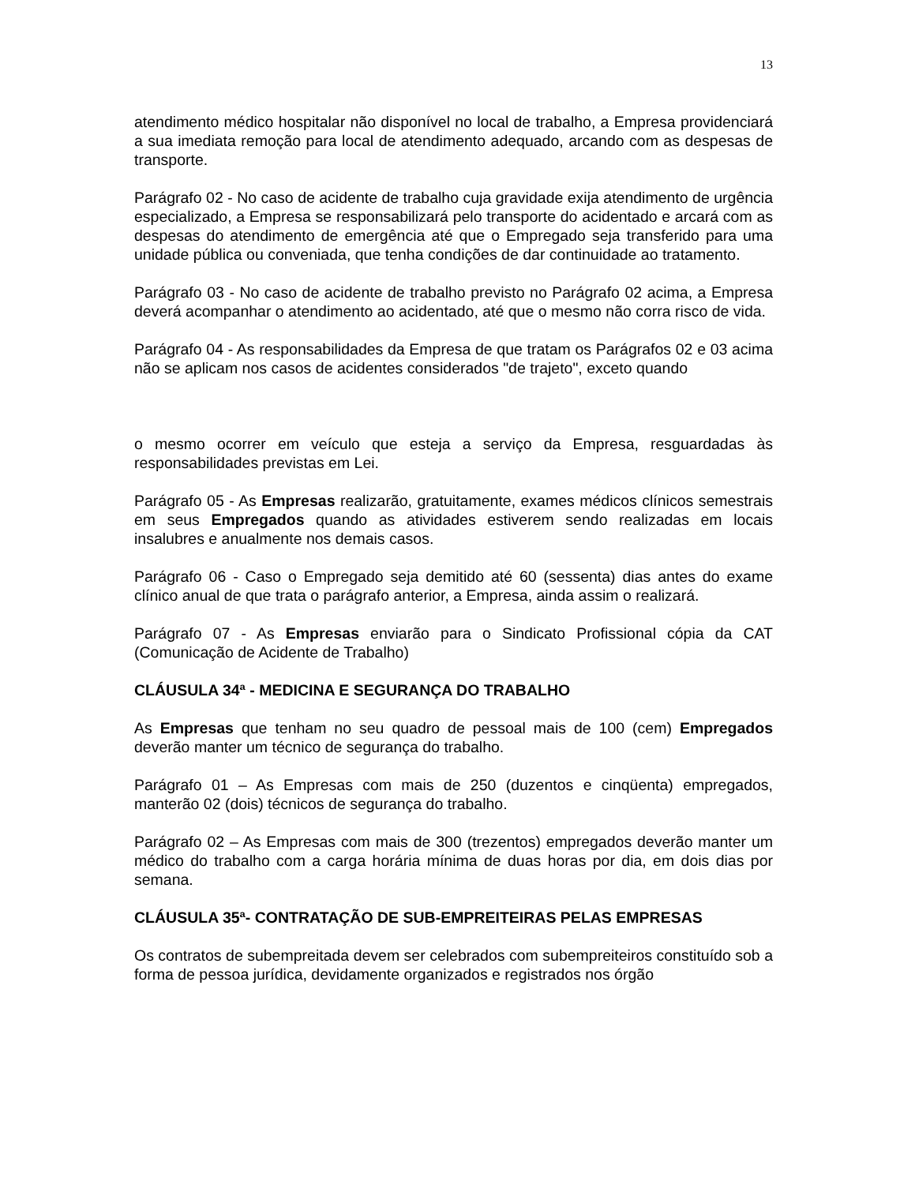13
atendimento médico hospitalar não disponível no local de trabalho, a Empresa providenciará a sua imediata remoção para local de atendimento adequado, arcando com as despesas de transporte.
Parágrafo 02 - No caso de acidente de trabalho cuja gravidade exija atendimento de urgência especializado, a Empresa se responsabilizará pelo transporte do acidentado e arcará com as despesas do atendimento de emergência até que o Empregado seja transferido para uma unidade pública ou conveniada, que tenha condições de dar continuidade ao tratamento.
Parágrafo 03 - No caso de acidente de trabalho previsto no Parágrafo 02 acima, a Empresa deverá acompanhar o atendimento ao acidentado, até que o mesmo não corra risco de vida.
Parágrafo 04 - As responsabilidades da Empresa de que tratam os Parágrafos 02 e 03 acima não se aplicam nos casos de acidentes considerados "de trajeto", exceto quando
o mesmo ocorrer em veículo que esteja a serviço da Empresa, resguardadas às responsabilidades previstas em Lei.
Parágrafo 05 - As Empresas realizarão, gratuitamente, exames médicos clínicos semestrais em seus Empregados quando as atividades estiverem sendo realizadas em locais insalubres e anualmente nos demais casos.
Parágrafo 06 - Caso o Empregado seja demitido até 60 (sessenta) dias antes do exame clínico anual de que trata o parágrafo anterior, a Empresa, ainda assim o realizará.
Parágrafo 07 - As Empresas enviarão para o Sindicato Profissional cópia da CAT (Comunicação de Acidente de Trabalho)
CLÁUSULA 34ª - MEDICINA E SEGURANÇA DO TRABALHO
As Empresas que tenham no seu quadro de pessoal mais de 100 (cem) Empregados deverão manter um técnico de segurança do trabalho.
Parágrafo 01 – As Empresas com mais de 250 (duzentos e cinqüenta) empregados, manterão 02 (dois) técnicos de segurança do trabalho.
Parágrafo 02 – As Empresas com mais de 300 (trezentos) empregados deverão manter um médico do trabalho com a carga horária mínima de duas horas por dia, em dois dias por semana.
CLÁUSULA 35ª- CONTRATAÇÃO DE SUB-EMPREITEIRAS PELAS EMPRESAS
Os contratos de subempreitada devem ser celebrados com subempreiteiros constituído sob a forma de pessoa jurídica, devidamente organizados e registrados nos órgão